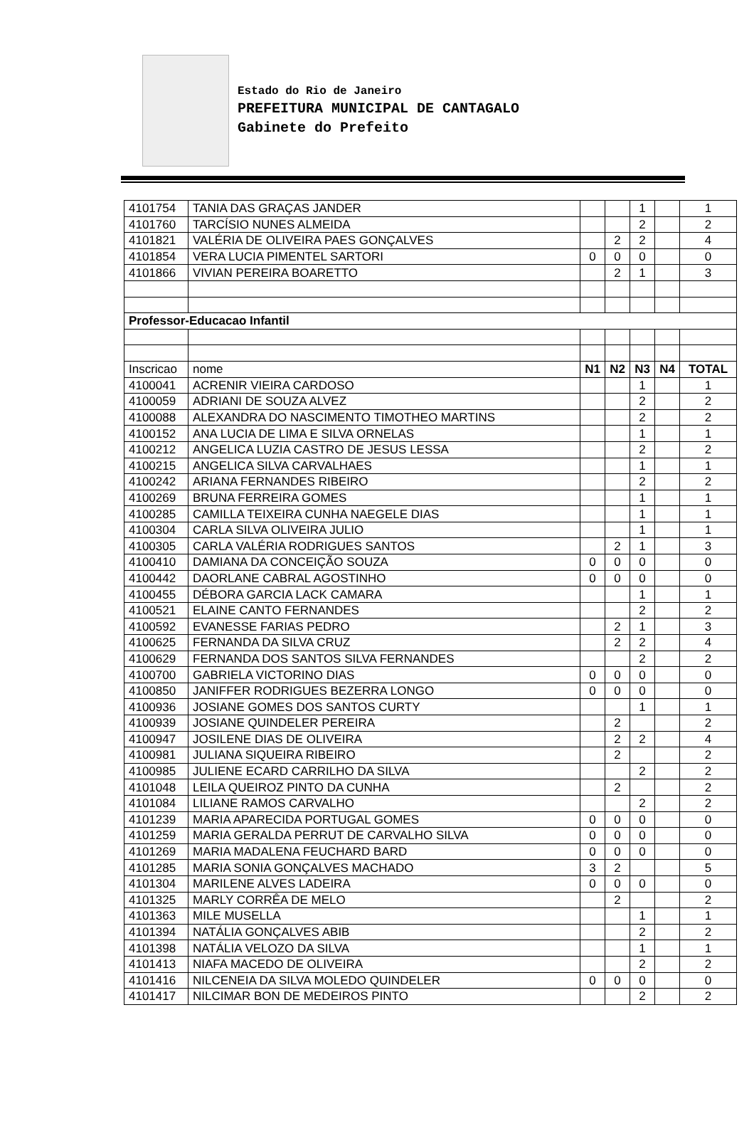Estado do Rio de Janeiro
PREFEITURA MUNICIPAL DE CANTAGALO
Gabinete do Prefeito
| 4101754 | TANIA DAS GRAÇAS JANDER | | | 1 | | 1 |
| 4101760 | TARCÍSIO NUNES ALMEIDA | | | 2 | | 2 |
| 4101821 | VALÉRIA DE OLIVEIRA PAES GONÇALVES | | 2 | 2 | | 4 |
| 4101854 | VERA LUCIA PIMENTEL SARTORI | 0 | 0 | 0 | | 0 |
| 4101866 | VIVIAN PEREIRA BOARETTO | | 2 | 1 | | 3 |
| Professor-Educacao Infantil | | | | | | |
| Inscricao | nome | N1 | N2 | N3 | N4 | TOTAL |
| 4100041 | ACRENIR VIEIRA CARDOSO | | | 1 | | 1 |
| 4100059 | ADRIANI DE SOUZA ALVEZ | | | 2 | | 2 |
| 4100088 | ALEXANDRA DO NASCIMENTO TIMOTHEO MARTINS | | | 2 | | 2 |
| 4100152 | ANA LUCIA DE LIMA E SILVA ORNELAS | | | 1 | | 1 |
| 4100212 | ANGELICA LUZIA CASTRO DE JESUS LESSA | | | 2 | | 2 |
| 4100215 | ANGELICA SILVA CARVALHAES | | | 1 | | 1 |
| 4100242 | ARIANA FERNANDES RIBEIRO | | | 2 | | 2 |
| 4100269 | BRUNA FERREIRA GOMES | | | 1 | | 1 |
| 4100285 | CAMILLA TEIXEIRA CUNHA NAEGELE DIAS | | | 1 | | 1 |
| 4100304 | CARLA SILVA OLIVEIRA JULIO | | | 1 | | 1 |
| 4100305 | CARLA VALÉRIA RODRIGUES SANTOS | | 2 | 1 | | 3 |
| 4100410 | DAMIANA DA CONCEIÇÃO SOUZA | 0 | 0 | 0 | | 0 |
| 4100442 | DAORLANE CABRAL AGOSTINHO | 0 | 0 | 0 | | 0 |
| 4100455 | DÉBORA GARCIA LACK CAMARA | | | 1 | | 1 |
| 4100521 | ELAINE CANTO FERNANDES | | | 2 | | 2 |
| 4100592 | EVANESSE FARIAS PEDRO | | 2 | 1 | | 3 |
| 4100625 | FERNANDA DA SILVA CRUZ | | 2 | 2 | | 4 |
| 4100629 | FERNANDA DOS SANTOS SILVA FERNANDES | | | 2 | | 2 |
| 4100700 | GABRIELA VICTORINO DIAS | 0 | 0 | 0 | | 0 |
| 4100850 | JANIFFER RODRIGUES BEZERRA LONGO | 0 | 0 | 0 | | 0 |
| 4100936 | JOSIANE GOMES DOS SANTOS CURTY | | | 1 | | 1 |
| 4100939 | JOSIANE QUINDELER PEREIRA | | 2 | | | 2 |
| 4100947 | JOSILENE DIAS DE OLIVEIRA | | 2 | 2 | | 4 |
| 4100981 | JULIANA SIQUEIRA RIBEIRO | | 2 | | | 2 |
| 4100985 | JULIENE ECARD CARRILHO DA SILVA | | | 2 | | 2 |
| 4101048 | LEILA QUEIROZ PINTO DA CUNHA | | 2 | | | 2 |
| 4101084 | LILIANE RAMOS CARVALHO | | | 2 | | 2 |
| 4101239 | MARIA APARECIDA PORTUGAL GOMES | 0 | 0 | 0 | | 0 |
| 4101259 | MARIA GERALDA PERRUT DE CARVALHO SILVA | 0 | 0 | 0 | | 0 |
| 4101269 | MARIA MADALENA FEUCHARD BARD | 0 | 0 | 0 | | 0 |
| 4101285 | MARIA SONIA GONÇALVES MACHADO | 3 | 2 | | | 5 |
| 4101304 | MARILENE ALVES LADEIRA | 0 | 0 | 0 | | 0 |
| 4101325 | MARLY CORRÊA DE MELO | | 2 | | | 2 |
| 4101363 | MILE MUSELLA | | | 1 | | 1 |
| 4101394 | NATÁLIA GONÇALVES ABIB | | | 2 | | 2 |
| 4101398 | NATÁLIA VELOZO DA SILVA | | | 1 | | 1 |
| 4101413 | NIAFA MACEDO DE OLIVEIRA | | | 2 | | 2 |
| 4101416 | NILCENEIA DA SILVA MOLEDO QUINDELER | 0 | 0 | 0 | | 0 |
| 4101417 | NILCIMAR BON DE MEDEIROS PINTO | | | 2 | | 2 |